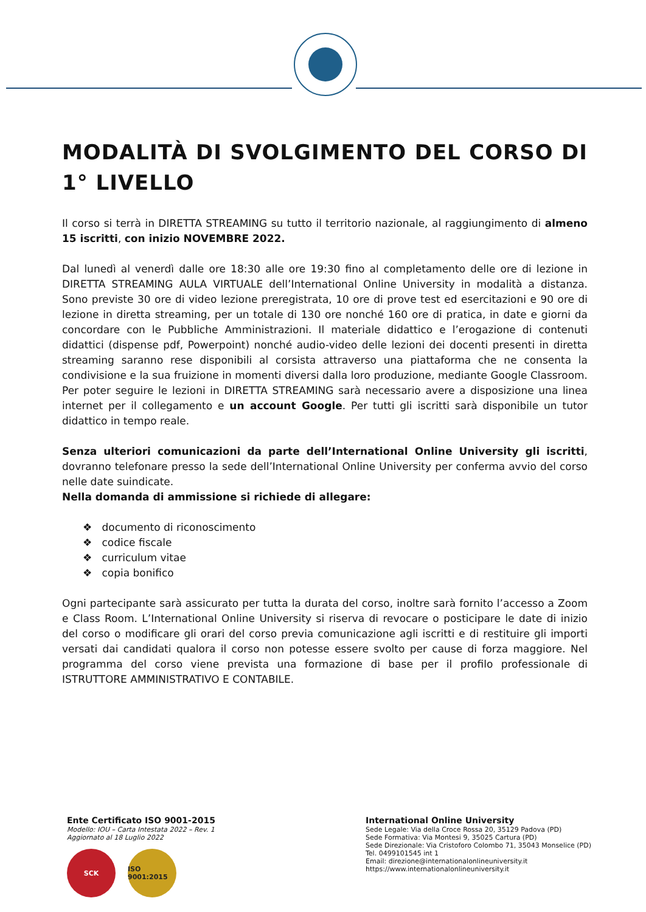MODALITÀ DI SVOLGIMENTO DEL CORSO DI 1° LIVELLO
Il corso si terrà in DIRETTA STREAMING su tutto il territorio nazionale, al raggiungimento di almeno 15 iscritti, con inizio NOVEMBRE 2022.
Dal lunedì al venerdì dalle ore 18:30 alle ore 19:30 fino al completamento delle ore di lezione in DIRETTA STREAMING AULA VIRTUALE dell’International Online University in modalità a distanza. Sono previste 30 ore di video lezione preregistrata, 10 ore di prove test ed esercitazioni e 90 ore di lezione in diretta streaming, per un totale di 130 ore nonché 160 ore di pratica, in date e giorni da concordare con le Pubbliche Amministrazioni. Il materiale didattico e l’erogazione di contenuti didattici (dispense pdf, Powerpoint) nonché audio-video delle lezioni dei docenti presenti in diretta streaming saranno rese disponibili al corsista attraverso una piattaforma che ne consenta la condivisione e la sua fruizione in momenti diversi dalla loro produzione, mediante Google Classroom. Per poter seguire le lezioni in DIRETTA STREAMING sarà necessario avere a disposizione una linea internet per il collegamento e un account Google. Per tutti gli iscritti sarà disponibile un tutor didattico in tempo reale.
Senza ulteriori comunicazioni da parte dell’International Online University gli iscritti, dovranno telefonare presso la sede dell’International Online University per conferma avvio del corso nelle date suindicate.
Nella domanda di ammissione si richiede di allegare:
❖ documento di riconoscimento
❖ codice fiscale
❖ curriculum vitae
❖ copia bonifico
Ogni partecipante sarà assicurato per tutta la durata del corso, inoltre sarà fornito l’accesso a Zoom e Class Room. L’International Online University si riserva di revocare o posticipare le date di inizio del corso o modificare gli orari del corso previa comunicazione agli iscritti e di restituire gli importi versati dai candidati qualora il corso non potesse essere svolto per cause di forza maggiore. Nel programma del corso viene prevista una formazione di base per il profilo professionale di ISTRUTTORE AMMINISTRATIVO E CONTABILE.
Ente Certificato ISO 9001-2015
Modello: IOU – Carta Intestata 2022 – Rev. 1
Aggiornato al 18 Luglio 2022
SCK ISO 9001:2015
International Online University
Sede Legale: Via della Croce Rossa 20, 35129 Padova (PD)
Sede Formativa: Via Montesi 9, 35025 Cartura (PD)
Sede Direzionale: Via Cristoforo Colombo 71, 35043 Monselice (PD)
Tel. 0499101545 int 1
Email: direzione@internationalonlineuniversity.it
https://www.internationalonlineuniversity.it